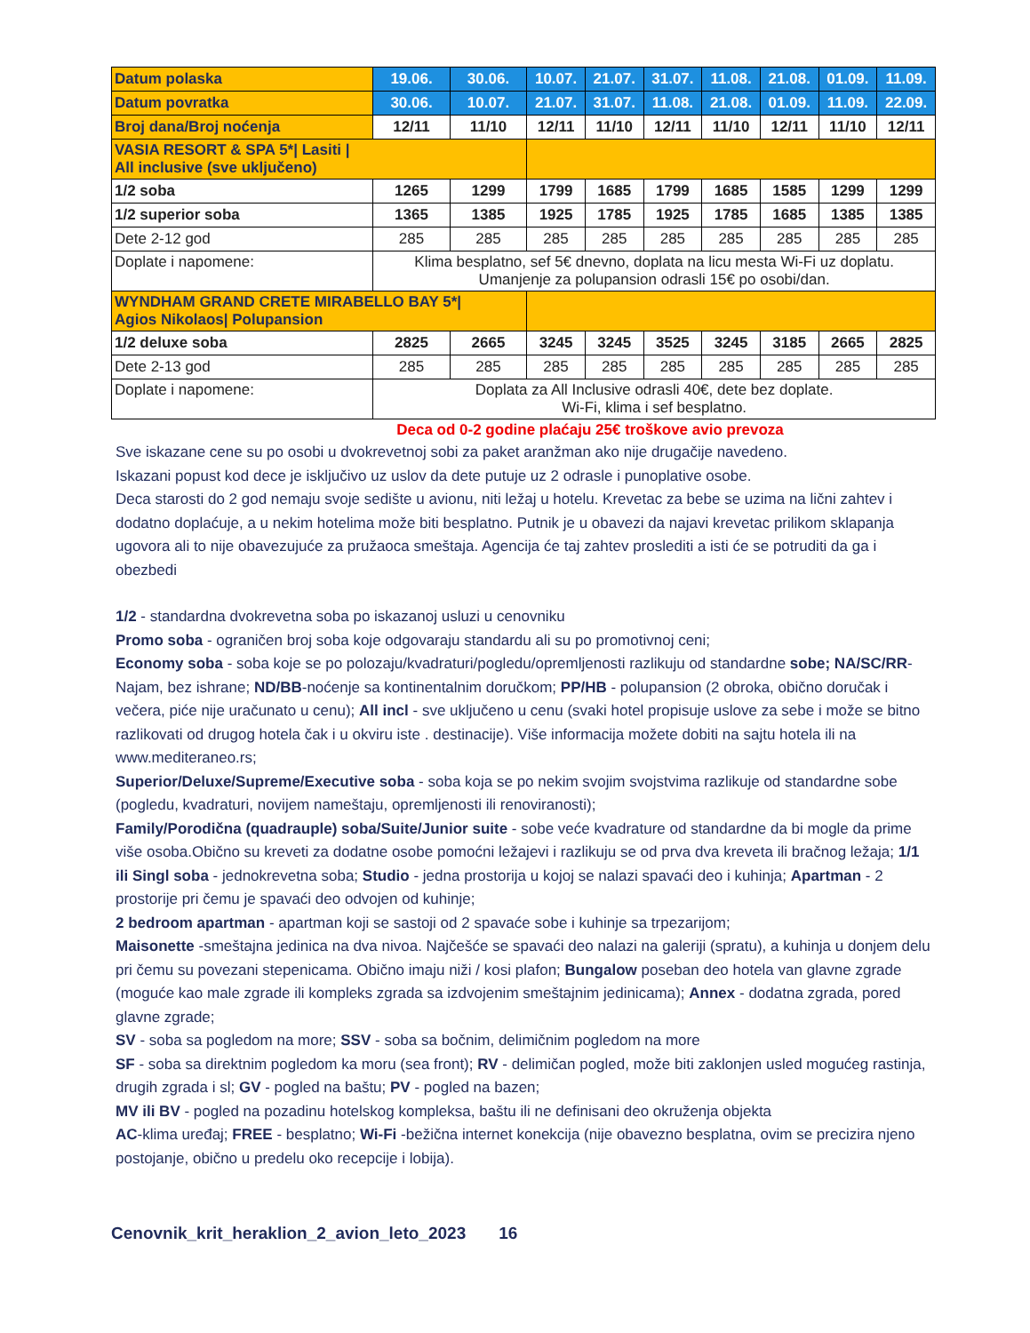| Datum polaska | 19.06. | 30.06. | 10.07. | 21.07. | 31.07. | 11.08. | 21.08. | 01.09. | 11.09. |
| Datum povratka | 30.06. | 10.07. | 21.07. | 31.07. | 11.08. | 21.08. | 01.09. | 11.09. | 22.09. |
| Broj dana/Broj noćenja | 12/11 | 11/10 | 12/11 | 11/10 | 12/11 | 11/10 | 12/11 | 11/10 | 12/11 |
| VASIA RESORT & SPA 5*/ Lasiti / All inclusive (sve uključeno) | | | | | | | | | |
| 1/2 soba | 1265 | 1299 | 1799 | 1685 | 1799 | 1685 | 1585 | 1299 | 1299 |
| 1/2 superior soba | 1365 | 1385 | 1925 | 1785 | 1925 | 1785 | 1685 | 1385 | 1385 |
| Dete 2-12 god | 285 | 285 | 285 | 285 | 285 | 285 | 285 | 285 | 285 |
| Doplate i napomene: | Klima besplatno, sef 5€ dnevno, doplata na licu mesta Wi-Fi uz doplatu. Umanjenje za polupansion odrasli 15€ po osobi/dan. | | | | | | | | |
| WYNDHAM GRAND CRETE MIRABELLO BAY 5*/ Agios Nikolaos/ Polupansion | | | | | | | | | |
| 1/2 deluxe soba | 2825 | 2665 | 3245 | 3245 | 3525 | 3245 | 3185 | 2665 | 2825 |
| Dete 2-13 god | 285 | 285 | 285 | 285 | 285 | 285 | 285 | 285 | 285 |
| Doplate i napomene: | Doplata za All Inclusive odrasli 40€, dete bez doplate. Wi-Fi, klima i sef besplatno. | | | | | | | | |
Deca od 0-2 godine plaćaju 25€ troškove avio prevoza
Sve iskazane cene su po osobi u dvokrevetnoj sobi za paket aranžman ako nije drugačije navedeno.
Iskazani popust kod dece je isključivo uz uslov da dete putuje uz 2 odrasle i punoplative osobe.
Deca starosti do 2 god nemaju svoje sedište u avionu, niti ležaj u hotelu. Krevetac za bebe se uzima na lični zahtev i dodatno doplaćuje, a u nekim hotelima može biti besplatno. Putnik je u obavezi da najavi krevetac prilikom sklapanja ugovora ali to nije obavezujuće za pružaoca smeštaja. Agencija će taj zahtev proslediti a isti će se potruditi da ga i obezbedi
1/2 - standardna dvokrevetna soba po iskazanoj usluzi u cenovniku
Promo soba - ograničen broj soba koje odgovaraju standardu ali su po promotivnoj ceni;
Economy soba - soba koje se po polozaju/kvadraturi/pogledu/opremljenosti razlikuju od standardne sobe; NA/SC/RR-Najam, bez ishrane; ND/BB-noćenje sa kontinentalnim doručkom; PP/HB - polupansion (2 obroka, obično doručak i večera, piće nije uračunato u cenu); All incl - sve uključeno u cenu (svaki hotel propisuje uslove za sebe i može se bitno razlikovati od drugog hotela čak i u okviru iste . destinacije). Više informacija možete dobiti na sajtu hotela ili na www.mediteraneo.rs;
Superior/Deluxe/Supreme/Executive soba - soba koja se po nekim svojim svojstvima razlikuje od standardne sobe (pogledu, kvadraturi, novijem nameštaju, opremljenosti ili renoviranosti);
Family/Porodična (quadrauple) soba/Suite/Junior suite - sobe veće kvadrature od standardne da bi mogle da prime više osoba.Obično su kreveti za dodatne osobe pomoćni ležajevi i razlikuju se od prva dva kreveta ili bračnog ležaja; 1/1 ili Singl soba - jednokrevetna soba; Studio - jedna prostorija u kojoj se nalazi spavaći deo i kuhinja; Apartman - 2 prostorije pri čemu je spavaći deo odvojen od kuhinje;
2 bedroom apartman - apartman koji se sastoji od 2 spavaće sobe i kuhinje sa trpezarijom;
Maisonette -smeštajna jedinica na dva nivoa. Najčešće se spavaći deo nalazi na galeriji (spratu), a kuhinja u donjem delu pri čemu su povezani stepenicama. Obično imaju niži / kosi plafon; Bungalow poseban deo hotela van glavne zgrade (moguće kao male zgrade ili kompleks zgrada sa izdvojenim smeštajnim jedinicama); Annex - dodatna zgrada, pored glavne zgrade;
SV - soba sa pogledom na more; SSV - soba sa bočnim, delimičnim pogledom na more
SF - soba sa direktnim pogledom ka moru (sea front); RV - delimičan pogled, može biti zaklonjen usled mogućeg rastinja, drugih zgrada i sl; GV - pogled na baštu; PV - pogled na bazen;
MV ili BV - pogled na pozadinu hotelskog kompleksa, baštu ili ne definisani deo okruženja objekta
AC-klima uređaj; FREE - besplatno; Wi-Fi -bežična internet konekcija (nije obavezno besplatna, ovim se precizira njeno postojanje, obično u predelu oko recepcije i lobija).
Cenovnik_krit_heraklion_2_avion_leto_2023 16